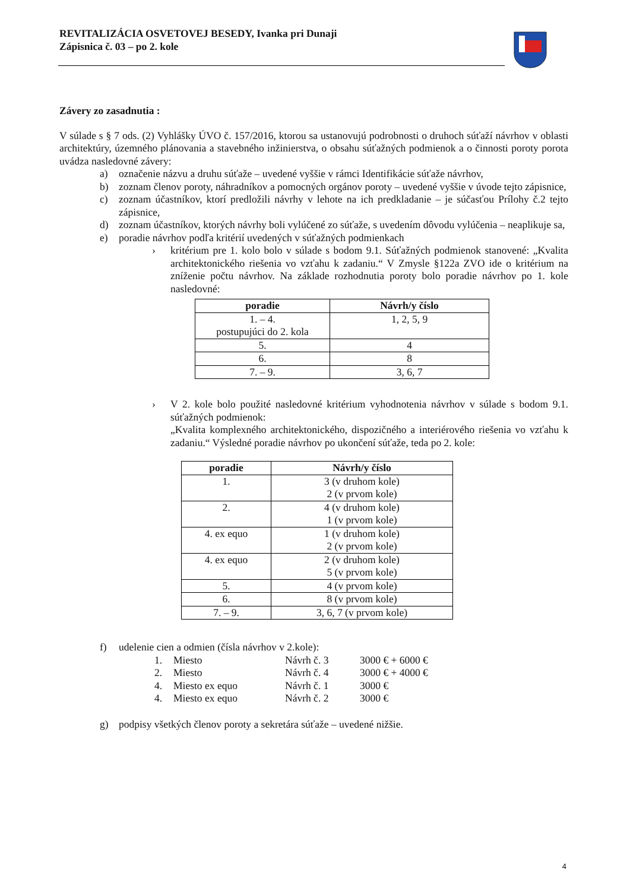REVITALIZÁCIA OSVETOVEJ BESEDY, Ivanka pri Dunaji
Zápisnica č. 03 – po 2. kole
Závery zo zasadnutia :
V súlade s § 7 ods. (2) Vyhlášky ÚVO č. 157/2016, ktorou sa ustanovujú podrobnosti o druhoch súťaží návrhov v oblasti architektúry, územného plánovania a stavebného inžinierstva, o obsahu súťažných podmienok a o činnosti poroty porota uvádza nasledovné závery:
a) označenie názvu a druhu súťaže – uvedené vyššie v rámci Identifikácie súťaže návrhov,
b) zoznam členov poroty, náhradníkov a pomocných orgánov poroty – uvedené vyššie v úvode tejto zápisnice,
c) zoznam účastníkov, ktorí predložili návrhy v lehote na ich predkladanie – je súčasťou Prílohy č.2 tejto zápisnice,
d) zoznam účastníkov, ktorých návrhy boli vylúčené zo súťaže, s uvedením dôvodu vylúčenia – neaplikuje sa,
e) poradie návrhov podľa kritérií uvedených v súťažných podmienkach
› kritérium pre 1. kolo bolo v súlade s bodom 9.1. Súťažných podmienok stanovené: „Kvalita architektonického riešenia vo vzťahu k zadaniu.“ V Zmysle §122a ZVO ide o kritérium na zníženie počtu návrhov. Na základe rozhodnutia poroty bolo poradie návrhov po 1. kole nasledovné:
| poradie | Návrh/y číslo |
| --- | --- |
| 1. – 4. postupujúci do 2. kola | 1, 2, 5, 9 |
| 5. | 4 |
| 6. | 8 |
| 7. – 9. | 3, 6, 7 |
› V 2. kole bolo použité nasledovné kritérium vyhodnotenia návrhov v súlade s bodom 9.1. súťažných podmienok:
„Kvalita komplexného architektonického, dispozičného a interiérového riešenia vo vzťahu k zadaniu.“ Výsledné poradie návrhov po ukončení súťaže, teda po 2. kole:
| poradie | Návrh/y číslo |
| --- | --- |
| 1. | 3 (v druhom kole) 2 (v prvom kole) |
| 2. | 4 (v druhom kole) 1 (v prvom kole) |
| 4. ex equo | 1 (v druhom kole) 2 (v prvom kole) |
| 4. ex equo | 2 (v druhom kole) 5 (v prvom kole) |
| 5. | 4 (v prvom kole) |
| 6. | 8 (v prvom kole) |
| 7. – 9. | 3, 6, 7 (v prvom kole) |
f) udelenie cien a odmien (čísla návrhov v 2.kole):
| 1. | Miesto | Návrh č. 3 | 3000 € + 6000 € |
| 2. | Miesto | Návrh č. 4 | 3000 € + 4000 € |
| 4. | Miesto ex equo | Návrh č. 1 | 3000 € |
| 4. | Miesto ex equo | Návrh č. 2 | 3000 € |
g) podpisy všetkých členov poroty a sekretára súťaže – uvedené nižšie.
4